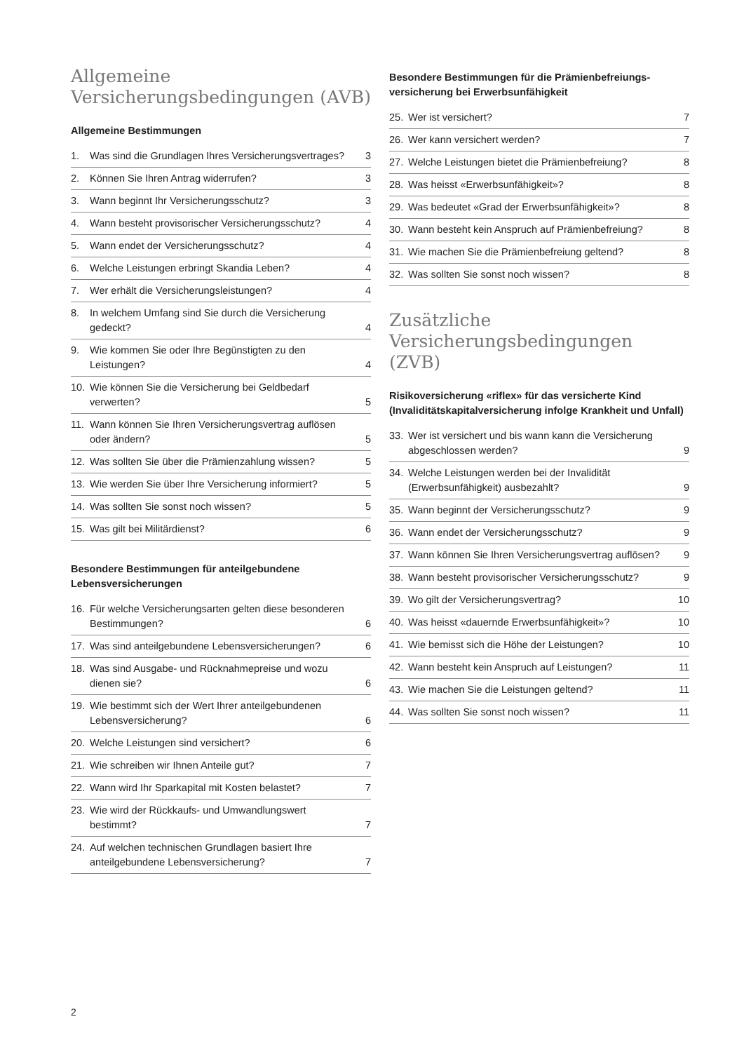Allgemeine
Versicherungsbedingungen (AVB)
Allgemeine Bestimmungen
1. Was sind die Grundlagen Ihres Versicherungsvertrages? 3
2. Können Sie Ihren Antrag widerrufen? 3
3. Wann beginnt Ihr Versicherungsschutz? 3
4. Wann besteht provisorischer Versicherungsschutz? 4
5. Wann endet der Versicherungsschutz? 4
6. Welche Leistungen erbringt Skandia Leben? 4
7. Wer erhält die Versicherungsleistungen? 4
8. In welchem Umfang sind Sie durch die Versicherung gedeckt? 4
9. Wie kommen Sie oder Ihre Begünstigten zu den Leistungen? 4
10. Wie können Sie die Versicherung bei Geldbedarf verwerten? 5
11. Wann können Sie Ihren Versicherungsvertrag auflösen oder ändern? 5
12. Was sollten Sie über die Prämienzahlung wissen? 5
13. Wie werden Sie über Ihre Versicherung informiert? 5
14. Was sollten Sie sonst noch wissen? 5
15. Was gilt bei Militärdienst? 6
Besondere Bestimmungen für anteilgebundene Lebensversicherungen
16. Für welche Versicherungsarten gelten diese besonderen Bestimmungen? 6
17. Was sind anteilgebundene Lebensversicherungen? 6
18. Was sind Ausgabe- und Rücknahmepreise und wozu dienen sie? 6
19. Wie bestimmt sich der Wert Ihrer anteilgebundenen Lebensversicherung? 6
20. Welche Leistungen sind versichert? 6
21. Wie schreiben wir Ihnen Anteile gut? 7
22. Wann wird Ihr Sparkapital mit Kosten belastet? 7
23. Wie wird der Rückkaufs- und Umwandlungswert bestimmt? 7
24. Auf welchen technischen Grundlagen basiert Ihre anteilgebundene Lebensversicherung? 7
Besondere Bestimmungen für die Prämienbefreiungs­versicherung bei Erwerbsunfähigkeit
25. Wer ist versichert? 7
26. Wer kann versichert werden? 7
27. Welche Leistungen bietet die Prämienbefreiung? 8
28. Was heisst «Erwerbsunfähigkeit»? 8
29. Was bedeutet «Grad der Erwerbsunfähigkeit»? 8
30. Wann besteht kein Anspruch auf Prämienbefreiung? 8
31. Wie machen Sie die Prämienbefreiung geltend? 8
32. Was sollten Sie sonst noch wissen? 8
Zusätzliche
Versicherungsbedingungen (ZVB)
Risikoversicherung «riflex» für das versicherte Kind (Invaliditätskapitalversicherung infolge Krankheit und Unfall)
33. Wer ist versichert und bis wann kann die Versicherung abgeschlossen werden? 9
34. Welche Leistungen werden bei der Invalidität (Erwerbsunfähigkeit) ausbezahlt? 9
35. Wann beginnt der Versicherungsschutz? 9
36. Wann endet der Versicherungsschutz? 9
37. Wann können Sie Ihren Versicherungsvertrag auflösen? 9
38. Wann besteht provisorischer Versicherungsschutz? 9
39. Wo gilt der Versicherungsvertrag? 10
40. Was heisst «dauernde Erwerbsunfähigkeit»? 10
41. Wie bemisst sich die Höhe der Leistungen? 10
42. Wann besteht kein Anspruch auf Leistungen? 11
43. Wie machen Sie die Leistungen geltend? 11
44. Was sollten Sie sonst noch wissen? 11
2